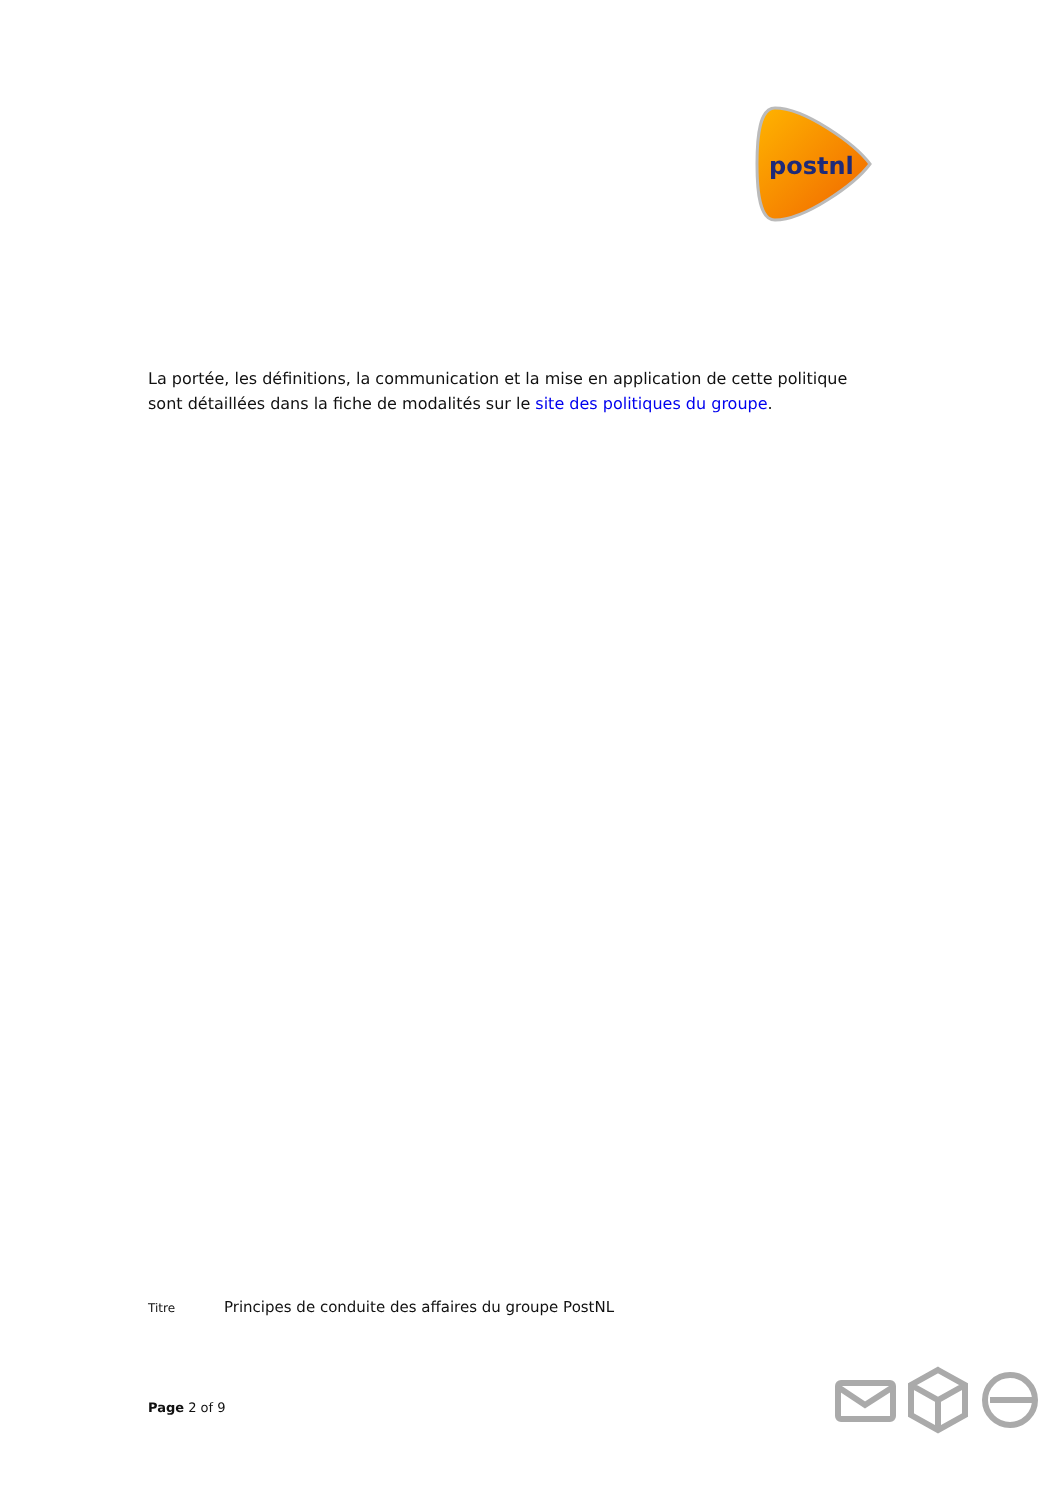postnl
La portée, les définitions, la communication et la mise en application de cette politique sont détaillées dans la fiche de modalités sur le site des politiques du groupe.
Titre Principes de conduite des affaires du groupe PostNL
Page 2 of 9